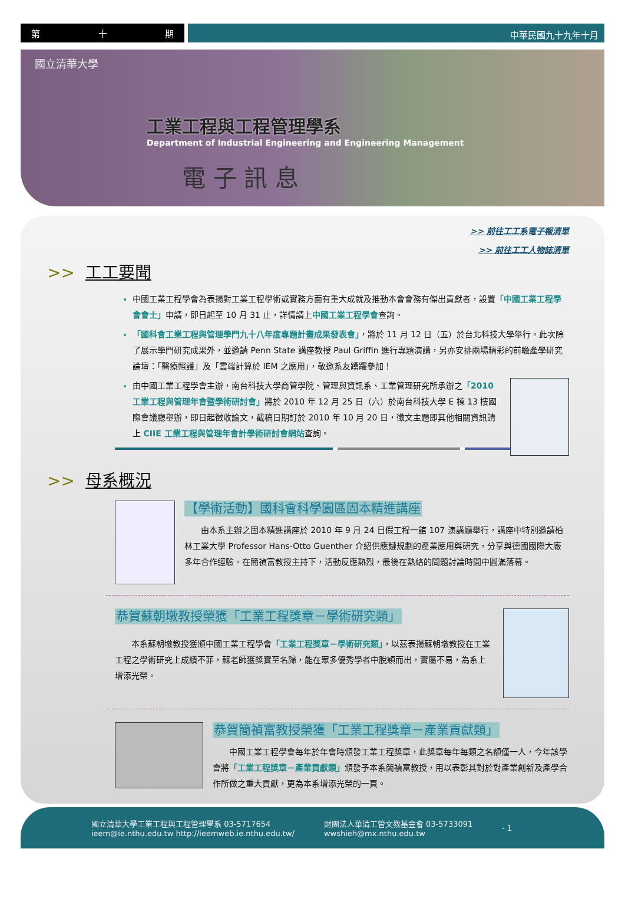第 十 期
中華民國九十九年十月
國立清華大學
工業工程與工程管理學系
Department of Industrial Engineering and Engineering Management
電 子 訊 息
>> 前往工工系電子報清單
>> 前往工工人物誌清單
>> 工工要聞
中國工業工程學會為表揚對工業工程學術或實務方面有重大成就及推動本會會務有傑出貢獻者，設置「中國工業工程學會會士」申請，即日起至 10 月 31 止，詳情請上中國工業工程學會查詢。
「國科會工業工程與管理學門九十八年度專題計畫成果發表會」，將於 11 月 12 日（五）於台北科技大學舉行。此次除了展示學門研究成果外，並邀請 Penn State 講座教授 Paul Griffin 進行專題演講，另亦安排兩場精彩的前瞻產學研究論壇：「醫療照護」及「雲端計算於 IEM 之應用」，敬邀系友踴躍參加！
由中國工業工程學會主辦，南台科技大學商管學院、管理與資訊系、工業管理研究所承辦之「2010 工業工程與管理年會暨學術研討會」將於 2010 年 12 月 25 日（六）於南台科技大學 E 棟 13 樓國際會議廳舉辦，即日起徵收論文，截稿日期訂於 2010 年 10 月 20 日，徵文主題即其他相關資訊請上 CIIE 工業工程與管理年會計學術研討會網站查詢。
>> 母系概況
【學術活動】國科會科學園區固本精進講座
由本系主辦之固本精進講座於 2010 年 9 月 24 日假工程一館 107 演講廳舉行，講座中特別邀請柏林工業大學 Professor Hans-Otto Guenther 介紹供應鏈規劃的產業應用與研究，分享與德國國際大廠多年合作經驗。在簡禎富教授主持下，活動反應熱烈，最後在熱絡的問題討論時間中圓滿落幕。
恭賀蘇朝墩教授榮獲「工業工程獎章－學術研究類」
本系蘇朝墩教授獲頒中國工業工程學會「工業工程獎章－學術研究類」，以茲表揚蘇朝墩教授在工業工程之學術研究上成績不菲，蘇老師獲獎實至名歸，能在眾多優秀學者中脫穎而出，實屬不易，為系上增添光榮。
恭賀簡禎富教授榮獲「工業工程獎章－產業貢獻類」
中國工業工程學會每年於年會時頒發工業工程獎章，此獎章每年每類之名額僅一人，今年該學會將「工業工程獎章－產業貢獻類」頒發予本系簡禎富教授，用以表彰其對於對產業創新及產學合作所做之重大貢獻，更為本系增添光榮的一頁。
國立清華大學工業工程與工程管理學系 03-5717654
ieem@ie.nthu.edu.tw http://ieemweb.ie.nthu.edu.tw/
財團法人華清工管文教基金會 03-5733091
wwshieh@mx.nthu.edu.tw
- 1